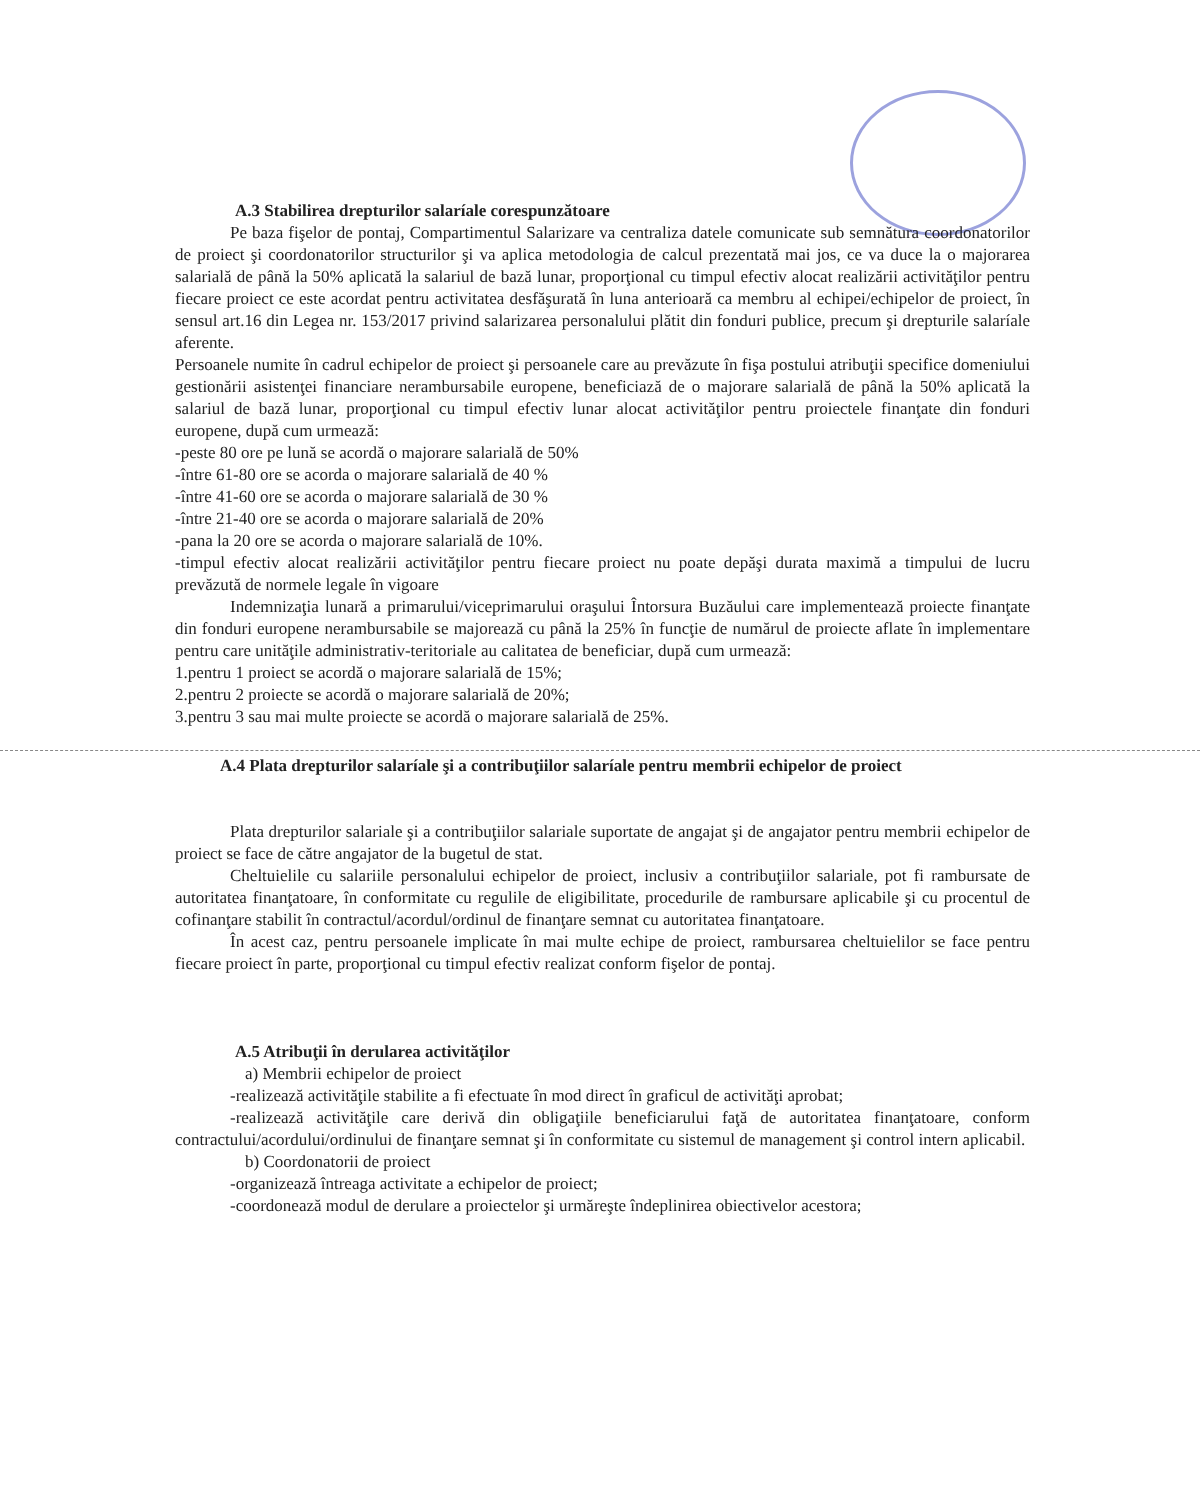A.3 Stabilirea drepturilor salaríale corespunzătoare
Pe baza fişelor de pontaj, Compartimentul Salarizare va centraliza datele comunicate sub semnătura coordonatorilor de proiect şi coordonatorilor structurilor şi va aplica metodologia de calcul prezentată mai jos, ce va duce la o majorarea salarială de până la 50% aplicată la salariul de bază lunar, proporţional cu timpul efectiv alocat realizării activităţilor pentru fiecare proiect ce este acordat pentru activitatea desfăşurată în luna anterioară ca membru al echipei/echipelor de proiect, în sensul art.16 din Legea nr. 153/2017 privind salarizarea personalului plătit din fonduri publice, precum şi drepturile salaríale aferente.
Persoanele numite în cadrul echipelor de proiect şi persoanele care au prevăzute în fişa postului atribuţii specifice domeniului gestionării asistenţei financiare nerambursabile europene, beneficiază de o majorare salarială de până la 50% aplicată la salariul de bază lunar, proporţional cu timpul efectiv lunar alocat activităţilor pentru proiectele finanţate din fonduri europene, după cum urmează:
-peste 80 ore pe lună se acordă o majorare salarială de 50%
-între 61-80 ore se acorda o majorare salarială de 40 %
-între 41-60 ore se acorda o majorare salarială de 30 %
-între 21-40 ore se acorda o majorare salarială de 20%
-pana la 20 ore se acorda o majorare salarială de 10%.
-timpul efectiv alocat realizării activităţilor pentru fiecare proiect nu poate depăşi durata maximă a timpului de lucru prevăzută de normele legale în vigoare
Indemnizaţia lunară a primarului/viceprimarului oraşului Întorsura Buzăului care implementează proiecte finanţate din fonduri europene nerambursabile se majorează cu până la 25% în funcţie de numărul de proiecte aflate în implementare pentru care unităţile administrativ-teritoriale au calitatea de beneficiar, după cum urmează:
1.pentru 1 proiect se acordă o majorare salarială de 15%;
2.pentru 2 proiecte se acordă o majorare salarială de 20%;
3.pentru 3 sau mai multe proiecte se acordă o majorare salarială de 25%.
A.4 Plata drepturilor salaríale şi a contribuţiilor salaríale pentru membrii echipelor de proiect
Plata drepturilor salariale şi a contribuţiilor salariale suportate de angajat şi de angajator pentru membrii echipelor de proiect se face de către angajator de la bugetul de stat.
Cheltuielile cu salariile personalului echipelor de proiect, inclusiv a contribuţiilor salariale, pot fi rambursate de autoritatea finanţatoare, în conformitate cu regulile de eligibilitate, procedurile de rambursare aplicabile şi cu procentul de cofinanţare stabilit în contractul/acordul/ordinul de finanţare semnat cu autoritatea finanţatoare.
În acest caz, pentru persoanele implicate în mai multe echipe de proiect, rambursarea cheltuielilor se face pentru fiecare proiect în parte, proporţional cu timpul efectiv realizat conform fişelor de pontaj.
A.5 Atribuţii în derularea activităţilor
a) Membrii echipelor de proiect
-realizează activităţile stabilite a fi efectuate în mod direct în graficul de activităţi aprobat;
-realizează activităţile care derivă din obligaţiile beneficiarului faţă de autoritatea finanţatoare, conform contractului/acordului/ordinului de finanţare semnat şi în conformitate cu sistemul de management şi control intern aplicabil.
b) Coordonatorii de proiect
-organizează întreaga activitate a echipelor de proiect;
-coordonează modul de derulare a proiectelor şi urmăreşte îndeplinirea obiectivelor acestora;